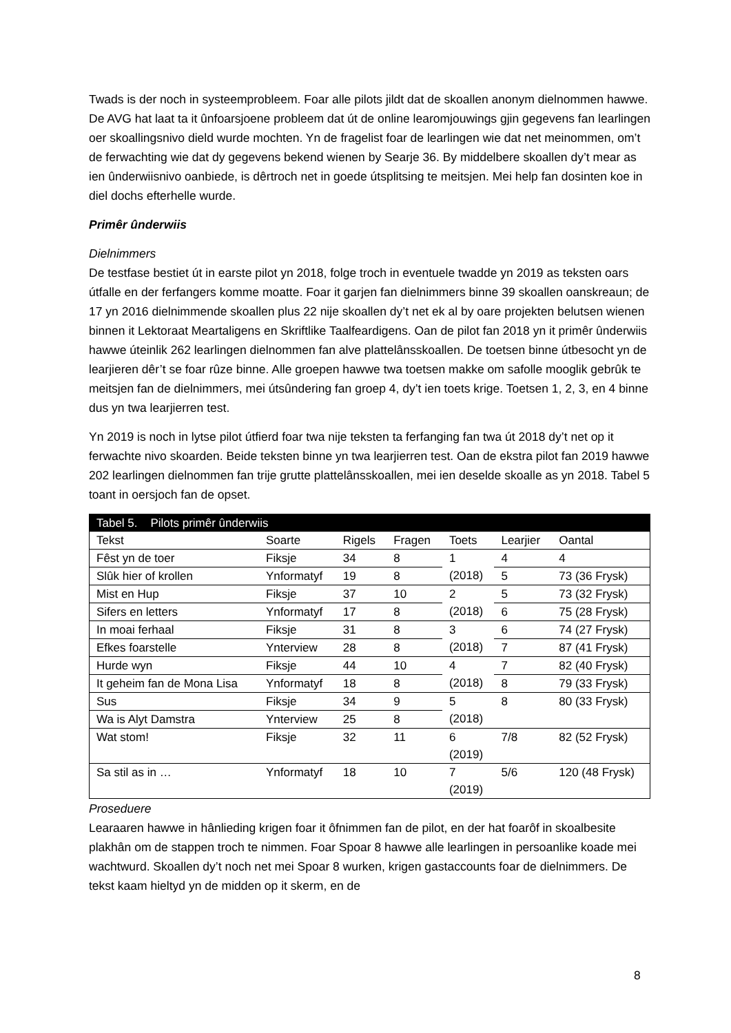Twads is der noch in systeemprobleem. Foar alle pilots jildt dat de skoallen anonym dielnommen hawwe. De AVG hat laat ta it ûnfoarsjoene probleem dat út de online learomjouwings gjin gegevens fan learlingen oer skoallingsnivo dield wurde mochten. Yn de fragelist foar de learlingen wie dat net meinommen, om’t de ferwachting wie dat dy gegevens bekend wienen by Searje 36. By middelbere skoallen dy’t mear as ien ûnderwiisnivo oanbiede, is dêrtroch net in goede útsplitsing te meitsjen. Mei help fan dosinten koe in diel dochs efterhelle wurde.
Primêr ûnderwiis
Dielnimmers
De testfase bestiet út in earste pilot yn 2018, folge troch in eventuele twadde yn 2019 as teksten oars útfalle en der ferfangers komme moatte. Foar it garjen fan dielnimmers binne 39 skoallen oanskreaun; de 17 yn 2016 dielnimmende skoallen plus 22 nije skoallen dy’t net ek al by oare projekten belutsen wienen binnen it Lektoraat Meartaligens en Skriftlike Taalfeardigens. Oan de pilot fan 2018 yn it primêr ûnderwiis hawwe úteinlik 262 learlingen dielnommen fan alve plattelânsskoallen. De toetsen binne útbesocht yn de learjieren dêr’t se foar rûze binne. Alle groepen hawwe twa toetsen makke om safolle mooglik gebrûk te meitsjen fan de dielnimmers, mei útsûndering fan groep 4, dy’t ien toets krige. Toetsen 1, 2, 3, en 4 binne dus yn twa learjierren test.
Yn 2019 is noch in lytse pilot útfierd foar twa nije teksten ta ferfanging fan twa út 2018 dy’t net op it ferwachte nivo skoarden. Beide teksten binne yn twa learjierren test. Oan de ekstra pilot fan 2019 hawwe 202 learlingen dielnommen fan trije grutte plattelânsskoallen, mei ien deselde skoalle as yn 2018. Tabel 5 toant in oersjoch fan de opset.
| Tabel 5. Pilots primêr ûnderwiis | | | | | | |
| Tekst | Soarte | Rigels | Fragen | Toets | Learjier | Oantal |
| Fêst yn de toer | Fiksje | 34 | 8 | 1 (2018) | 4 | 4 |
| Slûk hier of krollen | Ynformatyf | 19 | 8 | | 5 | 73 (36 Frysk) |
| Mist en Hup | Fiksje | 37 | 10 | 2 (2018) | 5 | 73 (32 Frysk) |
| Sifers en letters | Ynformatyf | 17 | 8 | | 6 | 75 (28 Frysk) |
| In moai ferhaal | Fiksje | 31 | 8 | 3 (2018) | 6 | 74 (27 Frysk) |
| Efkes foarstelle | Ynterview | 28 | 8 | | 7 | 87 (41 Frysk) |
| Hurde wyn | Fiksje | 44 | 10 | 4 (2018) | 7 | 82 (40 Frysk) |
| It geheim fan de Mona Lisa | Ynformatyf | 18 | 8 | | 8 | 79 (33 Frysk) |
| Sus | Fiksje | 34 | 9 | 5 (2018) | 8 | 80 (33 Frysk) |
| Wa is Alyt Damstra | Ynterview | 25 | 8 | | | |
| Wat stom! | Fiksje | 32 | 11 | 6 (2019) | 7/8 | 82 (52 Frysk) |
| Sa stil as in … | Ynformatyf | 18 | 10 | 7 (2019) | 5/6 | 120 (48 Frysk) |
Proseduere
Learaaren hawwe in hânlieding krigen foar it ôfnimmen fan de pilot, en der hat foarôf in skoalbesite plakhân om de stappen troch te nimmen. Foar Spoar 8 hawwe alle learlingen in persoanlike koade mei wachtwurd. Skoallen dy’t noch net mei Spoar 8 wurken, krigen gastaccounts foar de dielnimmers. De tekst kaam hieltyd yn de midden op it skerm, en de
8